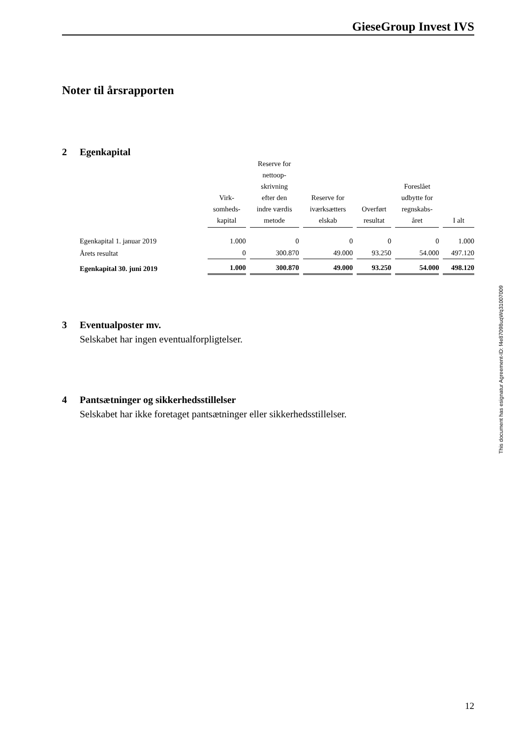GieseGroup Invest IVS
Noter til årsrapporten
2 Egenkapital
| | Virk- somheds- kapital | Reserve for nettoop- skrivning efter den indre værdis metode | Reserve for iværksætters elskab | Overført resultat | Foreslået udbytte for regnskabs- året | I alt |
| --- | --- | --- | --- | --- | --- | --- |
| Egenkapital 1. januar 2019 | 1.000 | 0 | 0 | 0 | 0 | 1.000 |
| Årets resultat | 0 | 300.870 | 49.000 | 93.250 | 54.000 | 497.120 |
| Egenkapital 30. juni 2019 | 1.000 | 300.870 | 49.000 | 93.250 | 54.000 | 498.120 |
3 Eventualposter mv.
Selskabet har ingen eventualforpligtelser.
4 Pantsætninger og sikkerhedsstillelser
Selskabet har ikke foretaget pantsætninger eller sikkerhedsstillelser.
This document has esignatur Agreement-ID: f4e87098uqWq31007009
12